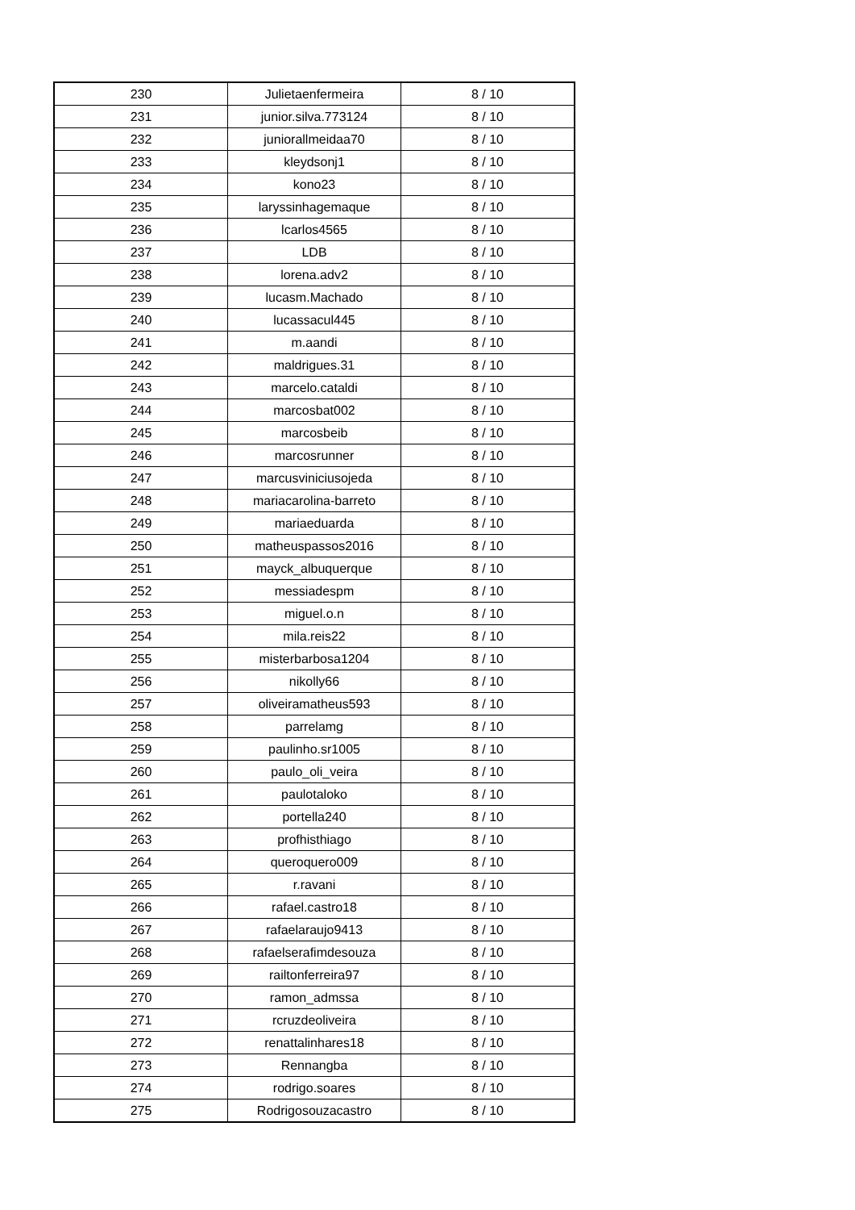| 230 | Julietaenfermeira | 8 / 10 |
| 231 | junior.silva.773124 | 8 / 10 |
| 232 | juniorallmeidaa70 | 8 / 10 |
| 233 | kleydsonj1 | 8 / 10 |
| 234 | kono23 | 8 / 10 |
| 235 | laryssinhagemaque | 8 / 10 |
| 236 | lcarlos4565 | 8 / 10 |
| 237 | LDB | 8 / 10 |
| 238 | lorena.adv2 | 8 / 10 |
| 239 | lucasm.Machado | 8 / 10 |
| 240 | lucassacul445 | 8 / 10 |
| 241 | m.aandi | 8 / 10 |
| 242 | maldrigues.31 | 8 / 10 |
| 243 | marcelo.cataldi | 8 / 10 |
| 244 | marcosbat002 | 8 / 10 |
| 245 | marcosbeib | 8 / 10 |
| 246 | marcosrunner | 8 / 10 |
| 247 | marcusviniciusojeda | 8 / 10 |
| 248 | mariacarolina-barreto | 8 / 10 |
| 249 | mariaeduarda | 8 / 10 |
| 250 | matheuspassos2016 | 8 / 10 |
| 251 | mayck_albuquerque | 8 / 10 |
| 252 | messiadespm | 8 / 10 |
| 253 | miguel.o.n | 8 / 10 |
| 254 | mila.reis22 | 8 / 10 |
| 255 | misterbarbosa1204 | 8 / 10 |
| 256 | nikolly66 | 8 / 10 |
| 257 | oliveiramatheus593 | 8 / 10 |
| 258 | parrelamg | 8 / 10 |
| 259 | paulinho.sr1005 | 8 / 10 |
| 260 | paulo_oli_veira | 8 / 10 |
| 261 | paulotaloko | 8 / 10 |
| 262 | portella240 | 8 / 10 |
| 263 | profhisthiago | 8 / 10 |
| 264 | queroquero009 | 8 / 10 |
| 265 | r.ravani | 8 / 10 |
| 266 | rafael.castro18 | 8 / 10 |
| 267 | rafaelaraujo9413 | 8 / 10 |
| 268 | rafaelserafimdesouza | 8 / 10 |
| 269 | railtonferreira97 | 8 / 10 |
| 270 | ramon_admssa | 8 / 10 |
| 271 | rcruzdeoliveira | 8 / 10 |
| 272 | renattalinhares18 | 8 / 10 |
| 273 | Rennangba | 8 / 10 |
| 274 | rodrigo.soares | 8 / 10 |
| 275 | Rodrigosouzacastro | 8 / 10 |